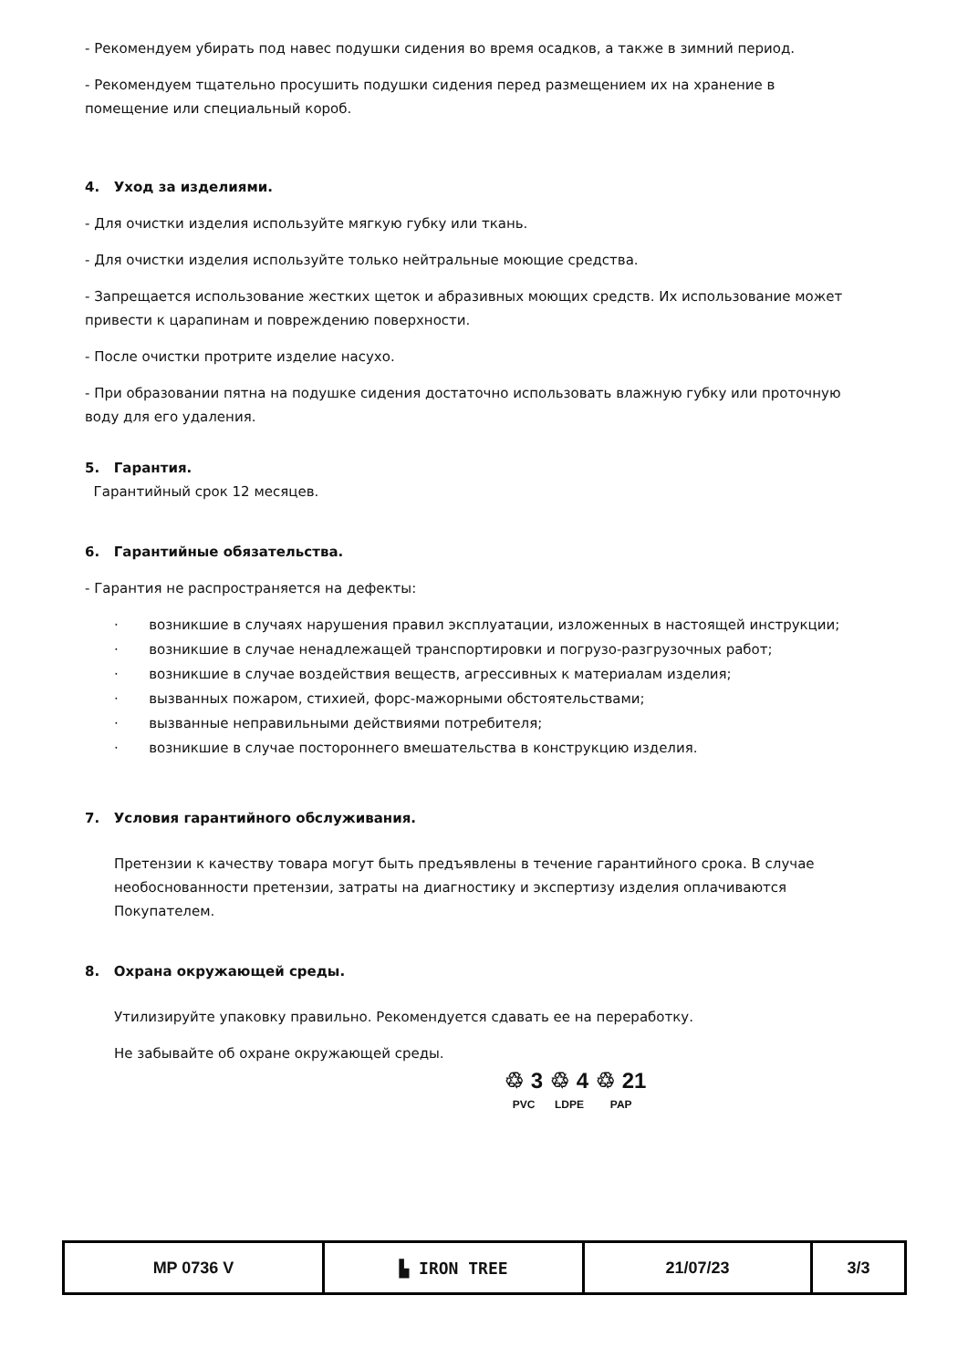- Рекомендуем убирать под навес подушки сидения во время осадков, а также в зимний период.
- Рекомендуем тщательно просушить подушки сидения перед размещением их на хранение в помещение или специальный короб.
4. Уход за изделиями.
- Для очистки изделия используйте мягкую губку или ткань.
- Для очистки изделия используйте только нейтральные моющие средства.
- Запрещается использование жестких щеток и абразивных моющих средств. Их использование может привести к царапинам и повреждению поверхности.
- После очистки протрите изделие насухо.
- При образовании пятна на подушке сидения достаточно использовать влажную губку или проточную воду для его удаления.
5. Гарантия.
Гарантийный срок 12 месяцев.
6. Гарантийные обязательства.
- Гарантия не распространяется на дефекты:
· возникшие в случаях нарушения правил эксплуатации, изложенных в настоящей инструкции;
· возникшие в случае ненадлежащей транспортировки и погрузо-разгрузочных работ;
· возникшие в случае воздействия веществ, агрессивных к материалам изделия;
· вызванных пожаром, стихией, форс-мажорными обстоятельствами;
· вызванные неправильными действиями потребителя;
· возникшие в случае постороннего вмешательства в конструкцию изделия.
7. Условия гарантийного обслуживания.
Претензии к качеству товара могут быть предъявлены в течение гарантийного срока. В случае необоснованности претензии, затраты на диагностику и экспертизу изделия оплачиваются Покупателем.
8. Охрана окружающей среды.
Утилизируйте упаковку правильно. Рекомендуется сдавать ее на переработку.
Не забывайте об охране окружающей среды.
♲ 3
PVC
♲ 4
LDPE
♲ 21
PAP
| MP 0736 V | ▙ IRON TREE | 21/07/23 | 3/3 |